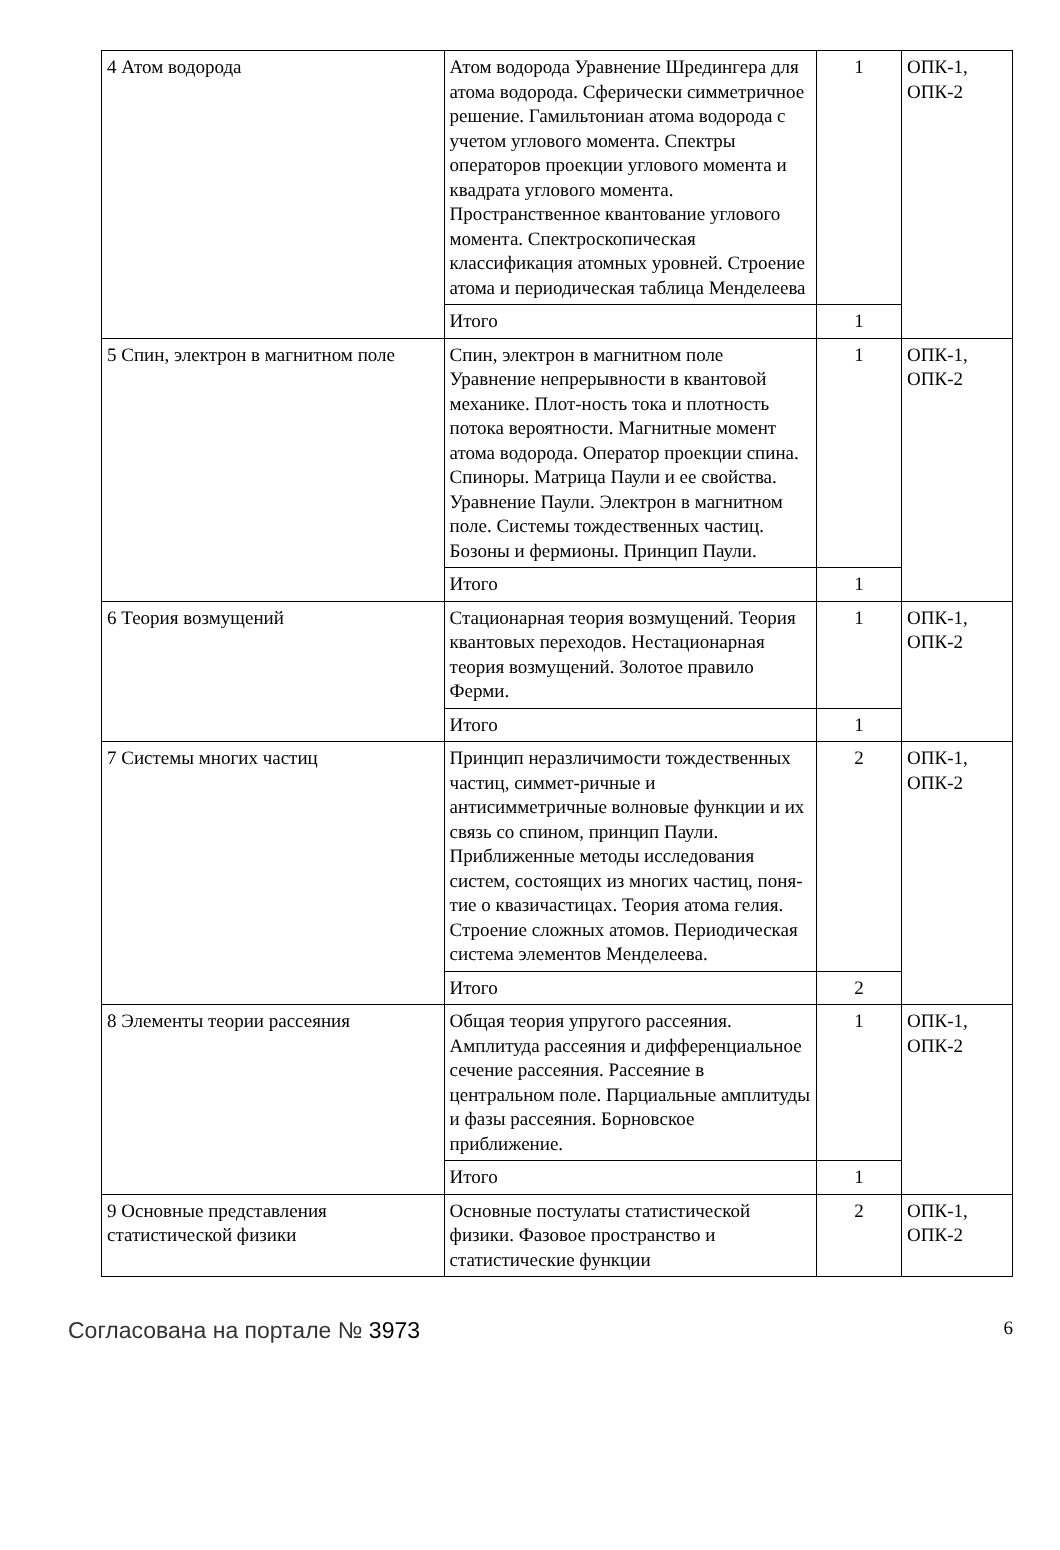| 4 Атом водорода | Атом водорода Уравнение Шредингера для атома водорода. Сферически симметричное решение. Гамильтониан атома водорода с учетом углового момента. Спектры операторов проекции углового момента и квадрата углового момента. Пространственное квантование углового момента. Спектроскопическая классификация атомных уровней. Строение атома и периодическая таблица Менделеева | 1 | ОПК-1, ОПК-2 |
| | Итого | 1 | |
| 5 Спин, электрон в магнитном поле | Спин, электрон в магнитном поле Уравнение непрерывности в квантовой механике. Плот-ность тока и плотность потока вероятности. Магнитные момент атома водорода. Оператор проекции спина. Спиноры. Матрица Паули и ее свойства. Уравнение Паули. Электрон в магнитном поле. Системы тождественных частиц. Бозоны и фермионы. Принцип Паули. | 1 | ОПК-1, ОПК-2 |
| | Итого | 1 | |
| 6 Теория возмущений | Стационарная теория возмущений. Теория квантовых переходов. Нестационарная теория возмущений. Золотое правило Ферми. | 1 | ОПК-1, ОПК-2 |
| | Итого | 1 | |
| 7 Системы многих частиц | Принцип неразличимости тождественных частиц, симмет-ричные и антисимметричные волновые функции и их связь со спином, принцип Паули. Приближенные методы исследования систем, состоящих из многих частиц, поня-тие о квазичастицах. Теория атома гелия. Строение сложных атомов. Периодическая система элементов Менделеева. | 2 | ОПК-1, ОПК-2 |
| | Итого | 2 | |
| 8 Элементы теории рассеяния | Общая теория упругого рассеяния. Амплитуда рассеяния и дифференциальное сечение рассеяния. Рассеяние в центральном поле. Парциальные амплитуды и фазы рассеяния. Борновское приближение. | 1 | ОПК-1, ОПК-2 |
| | Итого | 1 | |
| 9 Основные представления статистической физики | Основные постулаты статистической физики. Фазовое пространство и статистические функции | 2 | ОПК-1, ОПК-2 |
Согласована на портале № 3973 6